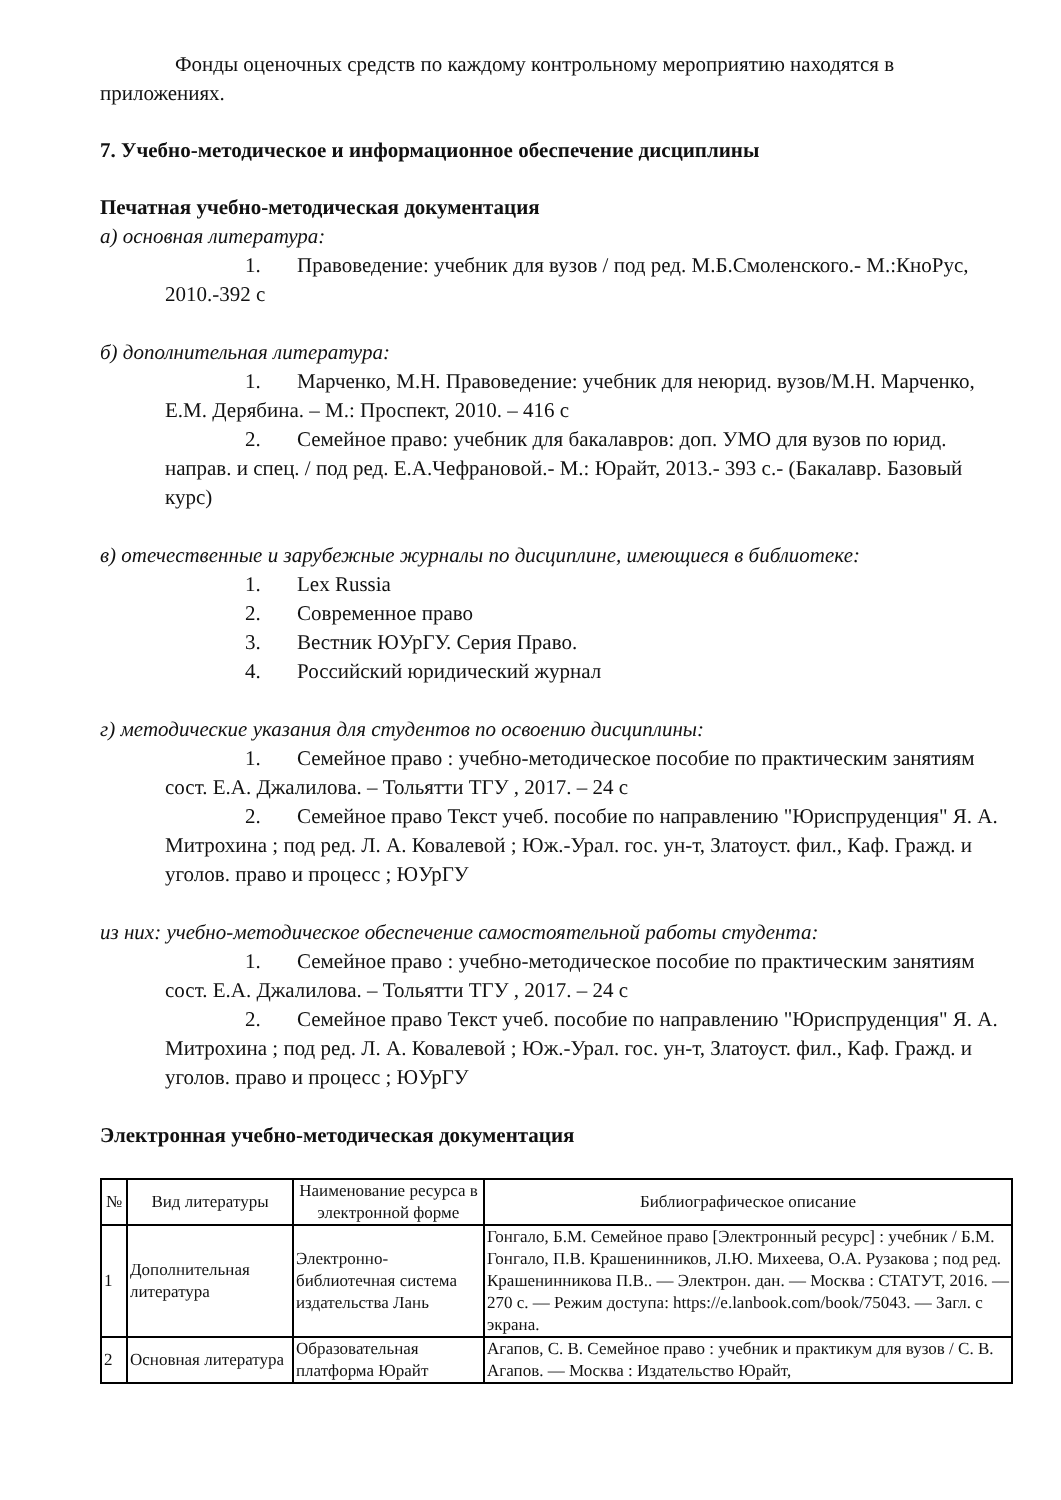Фонды оценочных средств по каждому контрольному мероприятию находятся в приложениях.
7. Учебно-методическое и информационное обеспечение дисциплины
Печатная учебно-методическая документация
а) основная литература:
1. Правоведение: учебник для вузов / под ред. М.Б.Смоленского.- М.:КноРус, 2010.-392 с
б) дополнительная литература:
1. Марченко, М.Н. Правоведение: учебник для неюрид. вузов/М.Н. Марченко, Е.М. Дерябина. – М.: Проспект, 2010. – 416 с
2. Семейное право: учебник для бакалавров: доп. УМО для вузов по юрид. направ. и спец. / под ред. Е.А.Чефрановой.- М.: Юрайт, 2013.- 393 с.- (Бакалавр. Базовый курс)
в) отечественные и зарубежные журналы по дисциплине, имеющиеся в библиотеке:
1. Lex Russia
2. Современное право
3. Вестник ЮУрГУ. Серия Право.
4. Российский юридический журнал
г) методические указания для студентов по освоению дисциплины:
1. Семейное право : учебно-методическое пособие по практическим занятиям сост. Е.А. Джалилова. – Тольятти ТГУ , 2017. – 24 с
2. Семейное право Текст учеб. пособие по направлению "Юриспруденция" Я. А. Митрохина ; под ред. Л. А. Ковалевой ; Юж.-Урал. гос. ун-т, Златоуст. фил., Каф. Гражд. и уголов. право и процесс ; ЮУрГУ
из них: учебно-методическое обеспечение самостоятельной работы студента:
1. Семейное право : учебно-методическое пособие по практическим занятиям сост. Е.А. Джалилова. – Тольятти ТГУ , 2017. – 24 с
2. Семейное право Текст учеб. пособие по направлению "Юриспруденция" Я. А. Митрохина ; под ред. Л. А. Ковалевой ; Юж.-Урал. гос. ун-т, Златоуст. фил., Каф. Гражд. и уголов. право и процесс ; ЮУрГУ
Электронная учебно-методическая документация
| № | Вид литературы | Наименование ресурса в электронной форме | Библиографическое описание |
| --- | --- | --- | --- |
| 1 | Дополнительная литература | Электронно-библиотечная система издательства Лань | Гонгало, Б.М. Семейное право [Электронный ресурс] : учебник / Б.М. Гонгало, П.В. Крашенинников, Л.Ю. Михеева, О.А. Рузакова ; под ред. Крашенинникова П.В.. — Электрон. дан. — Москва : СТАТУТ, 2016. — 270 с. — Режим доступа: https://e.lanbook.com/book/75043. — Загл. с экрана. |
| 2 | Основная литература | Образовательная платформа Юрайт | Агапов, С. В. Семейное право : учебник и практикум для вузов / С. В. Агапов. — Москва : Издательство Юрайт, |